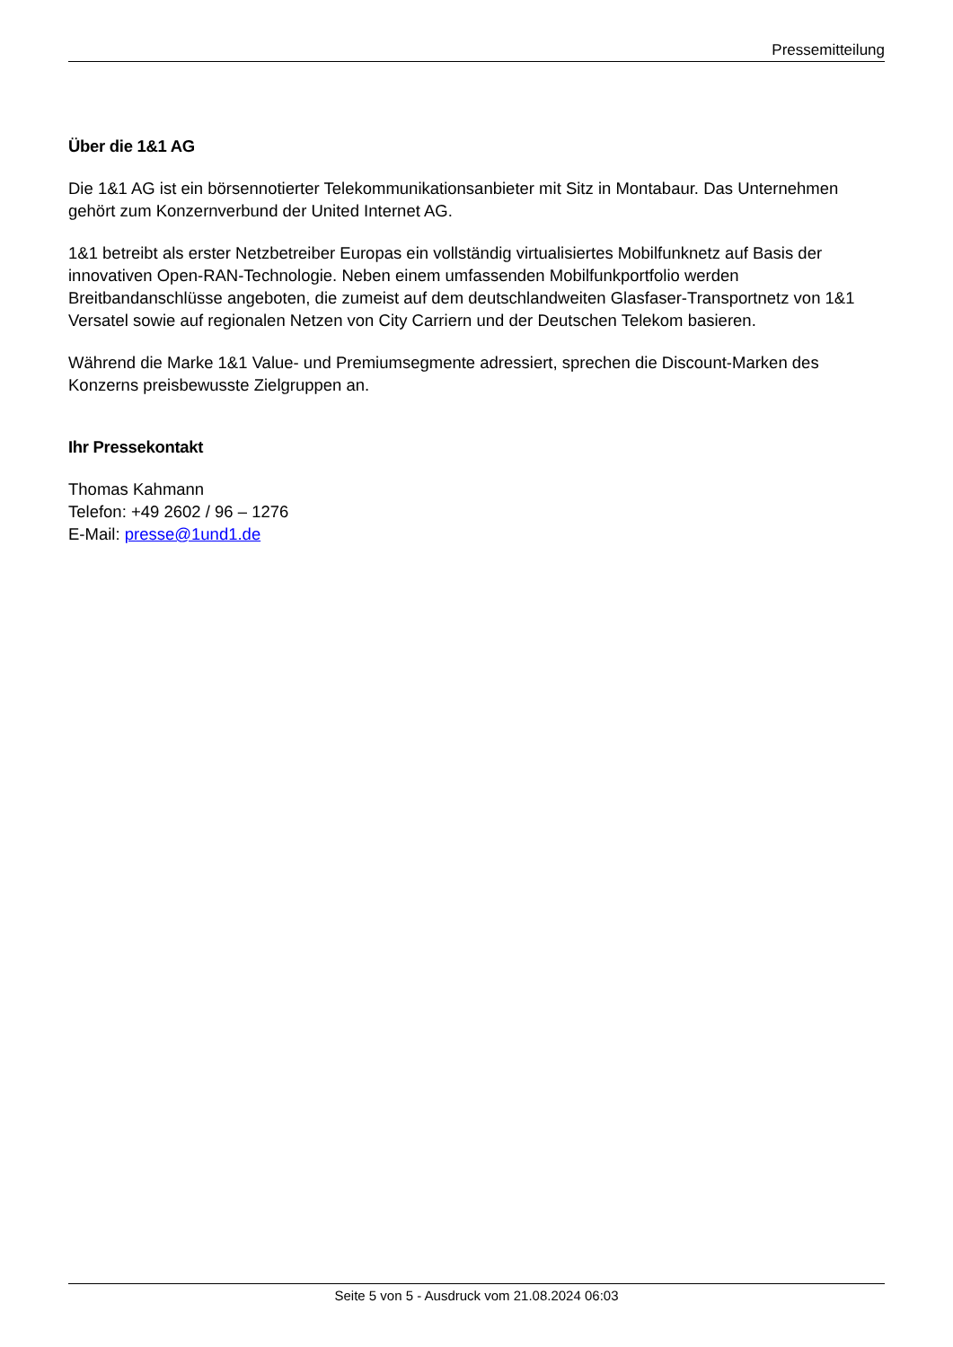Pressemitteilung
Über die 1&1 AG
Die 1&1 AG ist ein börsennotierter Telekommunikationsanbieter mit Sitz in Montabaur. Das Unternehmen gehört zum Konzernverbund der United Internet AG.
1&1 betreibt als erster Netzbetreiber Europas ein vollständig virtualisiertes Mobilfunknetz auf Basis der innovativen Open-RAN-Technologie. Neben einem umfassenden Mobilfunkportfolio werden Breitbandanschlüsse angeboten, die zumeist auf dem deutschlandweiten Glasfaser-Transportnetz von 1&1 Versatel sowie auf regionalen Netzen von City Carriern und der Deutschen Telekom basieren.
Während die Marke 1&1 Value- und Premiumsegmente adressiert, sprechen die Discount-Marken des Konzerns preisbewusste Zielgruppen an.
Ihr Pressekontakt
Thomas Kahmann
Telefon: +49 2602 / 96 – 1276
E-Mail: presse@1und1.de
Seite 5 von 5 - Ausdruck vom 21.08.2024 06:03